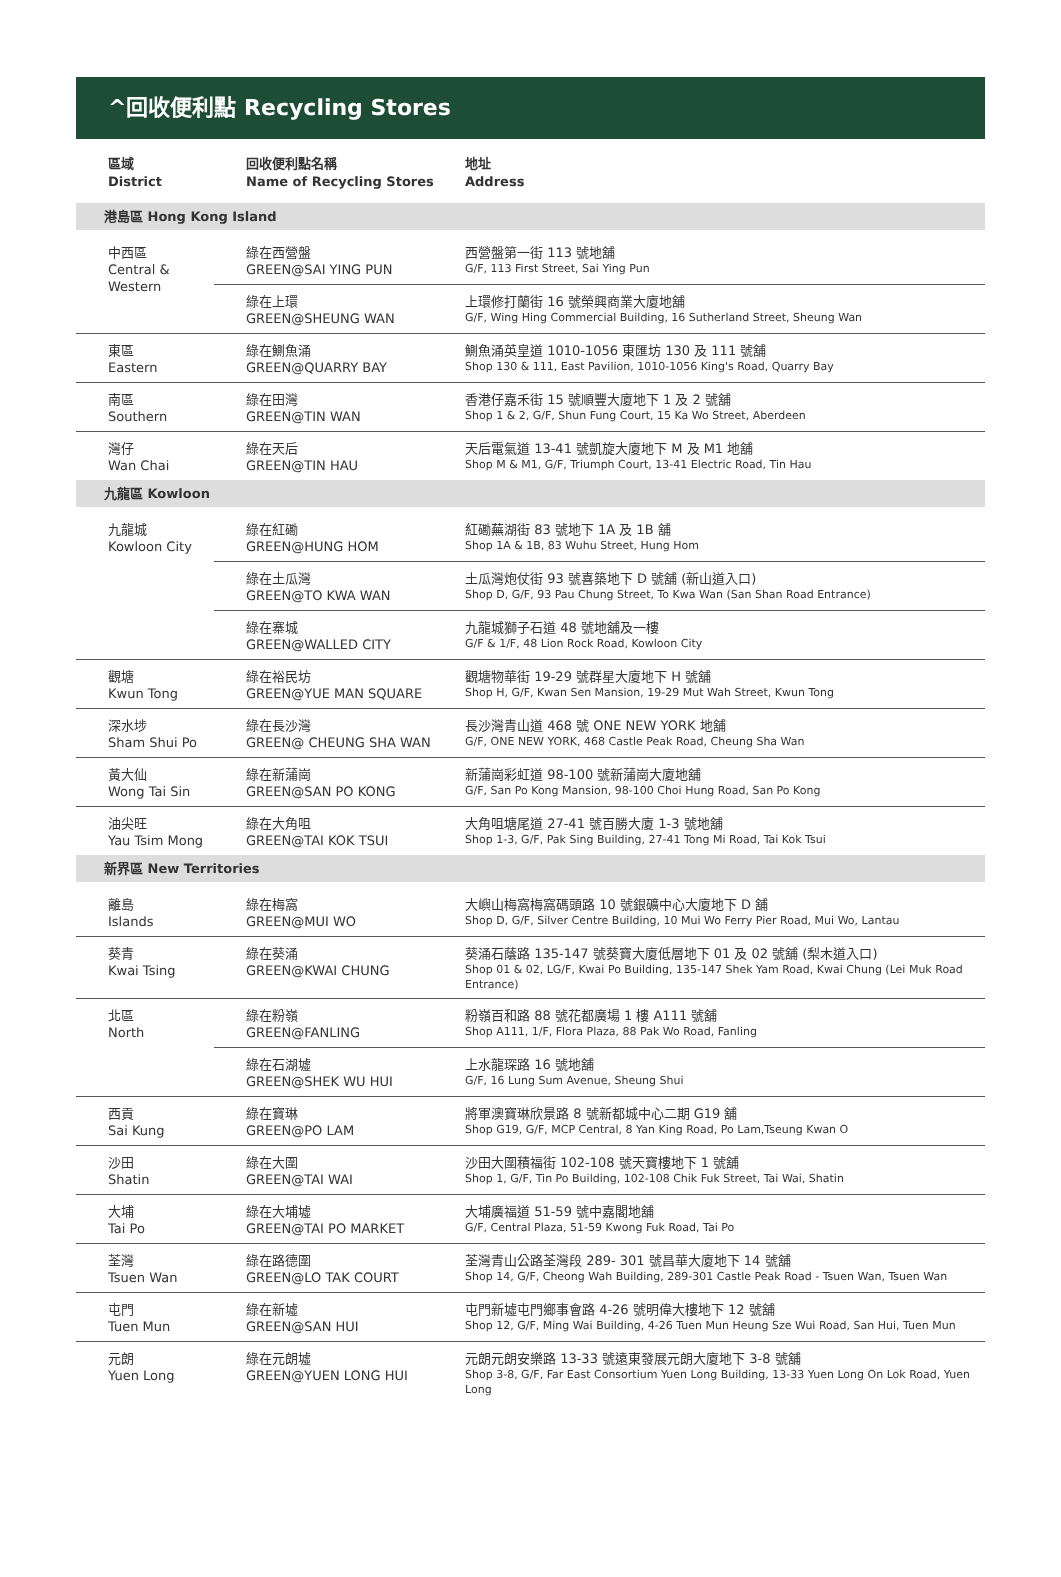^回收便利點 Recycling Stores
| 區域 District | 回收便利點名稱 Name of Recycling Stores | 地址 Address |
| --- | --- | --- |
| 港島區 Hong Kong Island | | |
| 中西區 Central & Western | 綠在西營盤 GREEN@SAI YING PUN | 西營盤第一街 113 號地舖 G/F, 113 First Street, Sai Ying Pun |
| | 綠在上環 GREEN@SHEUNG WAN | 上環修打蘭街 16 號榮興商業大廈地舖 G/F, Wing Hing Commercial Building, 16 Sutherland Street, Sheung Wan |
| 東區 Eastern | 綠在鰂魚涌 GREEN@QUARRY BAY | 鰂魚涌英皇道 1010-1056 東匯坊 130 及 111 號舖 Shop 130 & 111, East Pavilion, 1010-1056 King's Road, Quarry Bay |
| 南區 Southern | 綠在田灣 GREEN@TIN WAN | 香港仔嘉禾街 15 號順豐大廈地下 1 及 2 號舖 Shop 1 & 2, G/F, Shun Fung Court, 15 Ka Wo Street, Aberdeen |
| 灣仔 Wan Chai | 綠在天后 GREEN@TIN HAU | 天后電氣道 13-41 號凱旋大廈地下 M 及 M1 地舖 Shop M & M1, G/F, Triumph Court, 13-41 Electric Road, Tin Hau |
| 九龍區 Kowloon | | |
| 九龍城 Kowloon City | 綠在紅磡 GREEN@HUNG HOM | 紅磡蕪湖街 83 號地下 1A 及 1B 舖 Shop 1A & 1B, 83 Wuhu Street, Hung Hom |
| | 綠在土瓜灣 GREEN@TO KWA WAN | 土瓜灣炮仗街 93 號喜築地下 D 號舖 (新山道入口) Shop D, G/F, 93 Pau Chung Street, To Kwa Wan (San Shan Road Entrance) |
| | 綠在寨城 GREEN@WALLED CITY | 九龍城獅子石道 48 號地舖及一樓 G/F & 1/F, 48 Lion Rock Road, Kowloon City |
| 觀塘 Kwun Tong | 綠在裕民坊 GREEN@YUE MAN SQUARE | 觀塘物華街 19-29 號群星大廈地下 H 號舖 Shop H, G/F, Kwan Sen Mansion, 19-29 Mut Wah Street, Kwun Tong |
| 深水埗 Sham Shui Po | 綠在長沙灣 GREEN@ CHEUNG SHA WAN | 長沙灣青山道 468 號 ONE NEW YORK 地舖 G/F, ONE NEW YORK, 468 Castle Peak Road, Cheung Sha Wan |
| 黃大仙 Wong Tai Sin | 綠在新蒲崗 GREEN@SAN PO KONG | 新蒲崗彩虹道 98-100 號新蒲崗大廈地舖 G/F, San Po Kong Mansion, 98-100 Choi Hung Road, San Po Kong |
| 油尖旺 Yau Tsim Mong | 綠在大角咀 GREEN@TAI KOK TSUI | 大角咀塘尾道 27-41 號百勝大廈 1-3 號地舖 Shop 1-3, G/F, Pak Sing Building, 27-41 Tong Mi Road, Tai Kok Tsui |
| 新界區 New Territories | | |
| 離島 Islands | 綠在梅窩 GREEN@MUI WO | 大嶼山梅窩梅窩碼頭路 10 號銀礦中心大廈地下 D 舖 Shop D, G/F, Silver Centre Building, 10 Mui Wo Ferry Pier Road, Mui Wo, Lantau |
| 葵青 Kwai Tsing | 綠在葵涌 GREEN@KWAI CHUNG | 葵涌石蔭路 135-147 號葵寶大廈低層地下 01 及 02 號舖 (梨木道入口) Shop 01 & 02, LG/F, Kwai Po Building, 135-147 Shek Yam Road, Kwai Chung (Lei Muk Road Entrance) |
| 北區 North | 綠在粉嶺 GREEN@FANLING | 粉嶺百和路 88 號花都廣場 1 樓 A111 號舖 Shop A111, 1/F, Flora Plaza, 88 Pak Wo Road, Fanling |
| | 綠在石湖墟 GREEN@SHEK WU HUI | 上水龍琛路 16 號地舖 G/F, 16 Lung Sum Avenue, Sheung Shui |
| 西貢 Sai Kung | 綠在寶琳 GREEN@PO LAM | 將軍澳寶琳欣景路 8 號新都城中心二期 G19 舖 Shop G19, G/F, MCP Central, 8 Yan King Road, Po Lam,Tseung Kwan O |
| 沙田 Shatin | 綠在大圍 GREEN@TAI WAI | 沙田大圍積福街 102-108 號天寶樓地下 1 號舖 Shop 1, G/F, Tin Po Building, 102-108 Chik Fuk Street, Tai Wai, Shatin |
| 大埔 Tai Po | 綠在大埔墟 GREEN@TAI PO MARKET | 大埔廣福道 51-59 號中嘉閣地舖 G/F, Central Plaza, 51-59 Kwong Fuk Road, Tai Po |
| 荃灣 Tsuen Wan | 綠在路德圍 GREEN@LO TAK COURT | 荃灣青山公路荃灣段 289- 301 號昌華大廈地下 14 號舖 Shop 14, G/F, Cheong Wah Building, 289-301 Castle Peak Road - Tsuen Wan, Tsuen Wan |
| 屯門 Tuen Mun | 綠在新墟 GREEN@SAN HUI | 屯門新墟屯門鄉事會路 4-26 號明偉大樓地下 12 號舖 Shop 12, G/F, Ming Wai Building, 4-26 Tuen Mun Heung Sze Wui Road, San Hui, Tuen Mun |
| 元朗 Yuen Long | 綠在元朗墟 GREEN@YUEN LONG HUI | 元朗元朗安樂路 13-33 號遠東發展元朗大廈地下 3-8 號舖 Shop 3-8, G/F, Far East Consortium Yuen Long Building, 13-33 Yuen Long On Lok Road, Yuen Long |